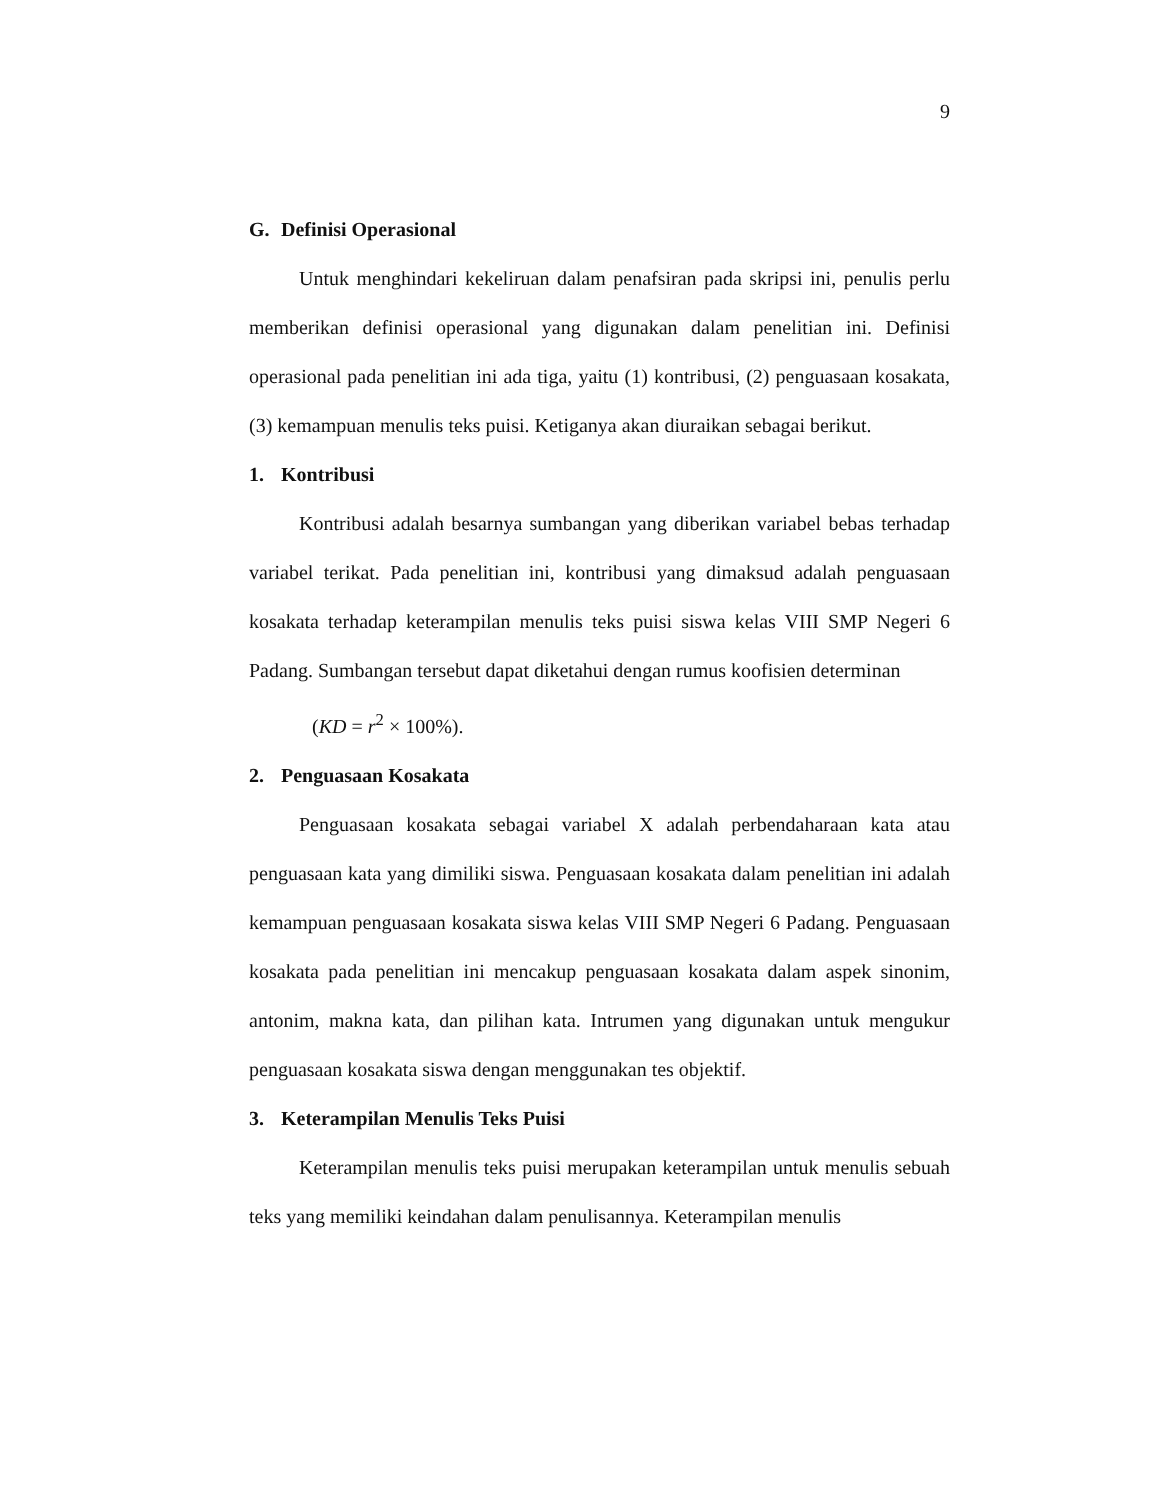9
G. Definisi Operasional
Untuk menghindari kekeliruan dalam penafsiran pada skripsi ini, penulis perlu memberikan definisi operasional yang digunakan dalam penelitian ini. Definisi operasional pada penelitian ini ada tiga, yaitu (1) kontribusi, (2) penguasaan kosakata, (3) kemampuan menulis teks puisi. Ketiganya akan diuraikan sebagai berikut.
1. Kontribusi
Kontribusi adalah besarnya sumbangan yang diberikan variabel bebas terhadap variabel terikat. Pada penelitian ini, kontribusi yang dimaksud adalah penguasaan kosakata terhadap keterampilan menulis teks puisi siswa kelas VIII SMP Negeri 6 Padang. Sumbangan tersebut dapat diketahui dengan rumus koofisien determinan
(KD = r<sup>2</sup> × 100%).
2. Penguasaan Kosakata
Penguasaan kosakata sebagai variabel X adalah perbendaharaan kata atau penguasaan kata yang dimiliki siswa. Penguasaan kosakata dalam penelitian ini adalah kemampuan penguasaan kosakata siswa kelas VIII SMP Negeri 6 Padang. Penguasaan kosakata pada penelitian ini mencakup penguasaan kosakata dalam aspek sinonim, antonim, makna kata, dan pilihan kata. Intrumen yang digunakan untuk mengukur penguasaan kosakata siswa dengan menggunakan tes objektif.
3. Keterampilan Menulis Teks Puisi
Keterampilan menulis teks puisi merupakan keterampilan untuk menulis sebuah teks yang memiliki keindahan dalam penulisannya. Keterampilan menulis